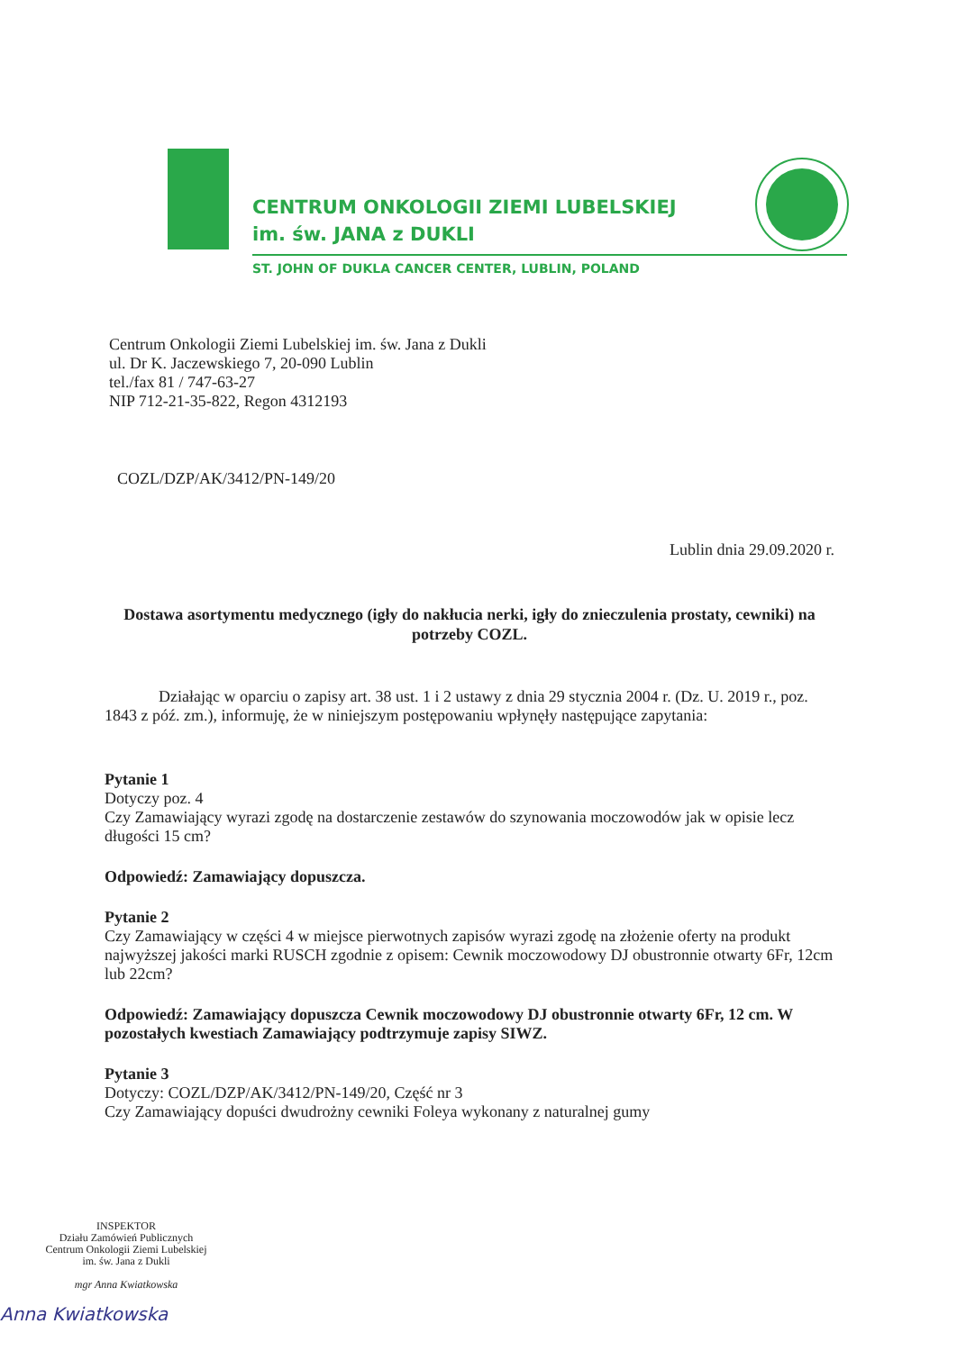CENTRUM ONKOLOGII ZIEMI LUBELSKIEJ
im. św. JANA z DUKLI
ST. JOHN OF DUKLA CANCER CENTER, LUBLIN, POLAND
Centrum Onkologii Ziemi Lubelskiej im. św. Jana z Dukli
ul. Dr K. Jaczewskiego 7, 20-090 Lublin
tel./fax 81 / 747-63-27
NIP 712-21-35-822, Regon 4312193
COZL/DZP/AK/3412/PN-149/20
Lublin dnia 29.09.2020 r.
Dostawa asortymentu medycznego (igły do nakłucia nerki, igły do znieczulenia prostaty, cewniki) na potrzeby COZL.
Działając w oparciu o zapisy art. 38 ust. 1 i 2 ustawy z dnia 29 stycznia 2004 r. (Dz. U. 2019 r., poz. 1843 z póź. zm.), informuję, że w niniejszym postępowaniu wpłynęły następujące zapytania:
Pytanie 1
Dotyczy poz. 4
Czy Zamawiający wyrazi zgodę na dostarczenie zestawów do szynowania moczowodów jak w opisie lecz długości 15 cm?
Odpowiedź: Zamawiający dopuszcza.
Pytanie 2
Czy Zamawiający w części 4 w miejsce pierwotnych zapisów wyrazi zgodę na złożenie oferty na produkt najwyższej jakości marki RUSCH zgodnie z opisem: Cewnik moczowodowy DJ obustronnie otwarty 6Fr, 12cm lub 22cm?
Odpowiedź: Zamawiający dopuszcza Cewnik moczowodowy DJ obustronnie otwarty 6Fr, 12 cm. W pozostałych kwestiach Zamawiający podtrzymuje zapisy SIWZ.
Pytanie 3
Dotyczy: COZL/DZP/AK/3412/PN-149/20, Część nr 3
Czy Zamawiający dopuści dwudrożny cewniki Foleya wykonany z naturalnej gumy
INSPEKTOR
Działu Zamówień Publicznych
Centrum Onkologii Ziemi Lubelskiej
im. św. Jana z Dukli
mgr Anna Kwiatkowska
Anna Kwiatkowska